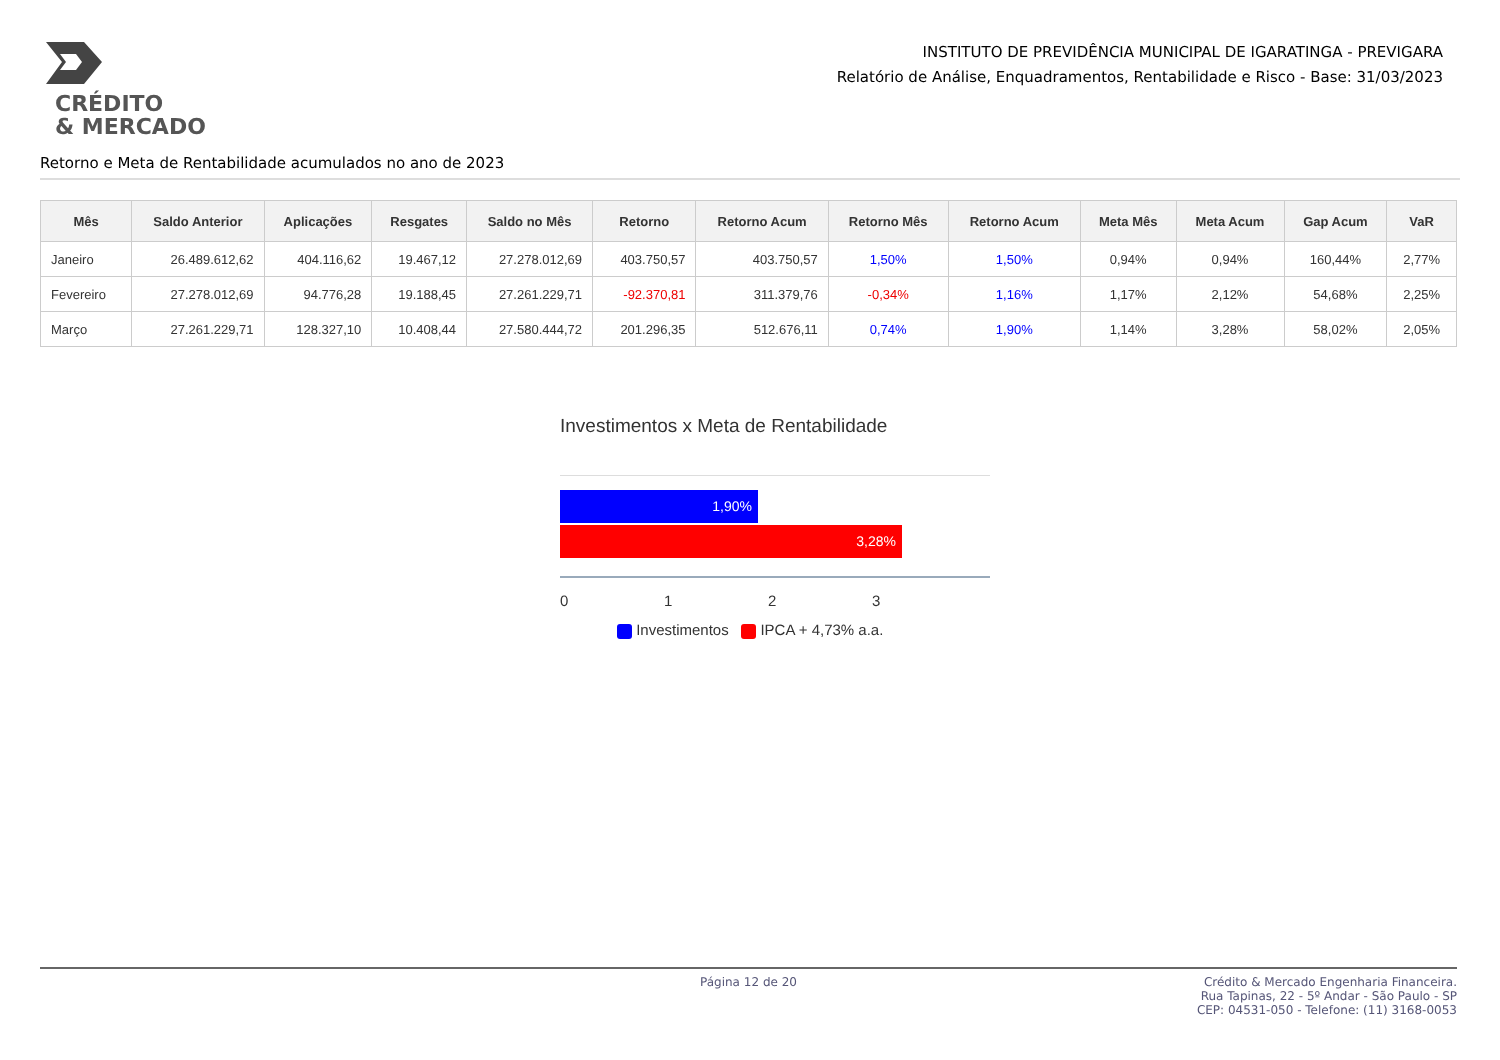CRÉDITO
& MERCADO
INSTITUTO DE PREVIDÊNCIA MUNICIPAL DE IGARATINGA - PREVIGARA
Relatório de Análise, Enquadramentos, Rentabilidade e Risco - Base: 31/03/2023
Retorno e Meta de Rentabilidade acumulados no ano de 2023
| Mês | Saldo Anterior | Aplicações | Resgates | Saldo no Mês | Retorno | Retorno Acum | Retorno Mês | Retorno Acum | Meta Mês | Meta Acum | Gap Acum | VaR |
| --- | --- | --- | --- | --- | --- | --- | --- | --- | --- | --- | --- | --- |
| Janeiro | 26.489.612,62 | 404.116,62 | 19.467,12 | 27.278.012,69 | 403.750,57 | 403.750,57 | 1,50% | 1,50% | 0,94% | 0,94% | 160,44% | 2,77% |
| Fevereiro | 27.278.012,69 | 94.776,28 | 19.188,45 | 27.261.229,71 | -92.370,81 | 311.379,76 | -0,34% | 1,16% | 1,17% | 2,12% | 54,68% | 2,25% |
| Março | 27.261.229,71 | 128.327,10 | 10.408,44 | 27.580.444,72 | 201.296,35 | 512.676,11 | 0,74% | 1,90% | 1,14% | 3,28% | 58,02% | 2,05% |
Investimentos x Meta de Rentabilidade
1,90%
3,28%
0123
Investimentos IPCA + 4,73% a.a.
Página 12 de 20 Crédito & Mercado Engenharia Financeira.
Rua Tapinas, 22 - 5º Andar - São Paulo - SP
CEP: 04531-050 - Telefone: (11) 3168-0053